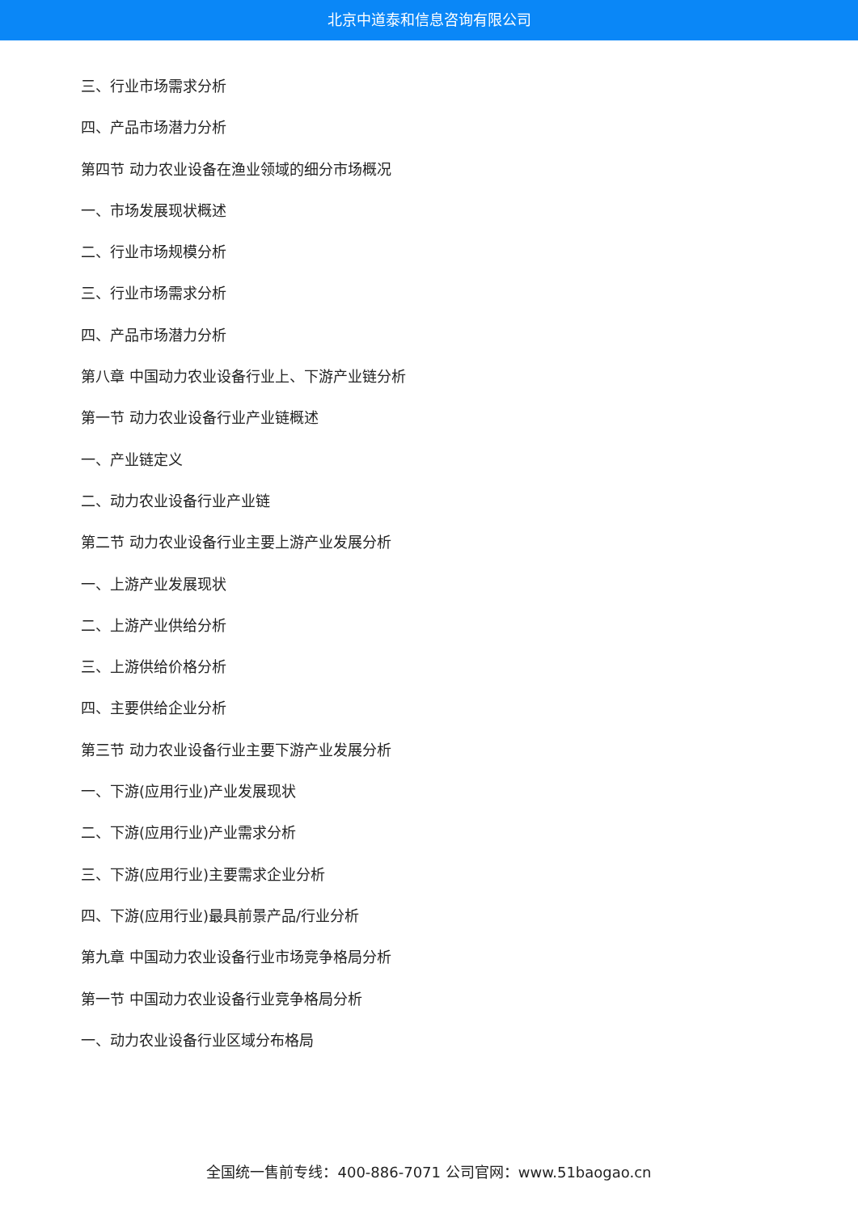北京中道泰和信息咨询有限公司
三、行业市场需求分析
四、产品市场潜力分析
第四节 动力农业设备在渔业领域的细分市场概况
一、市场发展现状概述
二、行业市场规模分析
三、行业市场需求分析
四、产品市场潜力分析
第八章 中国动力农业设备行业上、下游产业链分析
第一节 动力农业设备行业产业链概述
一、产业链定义
二、动力农业设备行业产业链
第二节 动力农业设备行业主要上游产业发展分析
一、上游产业发展现状
二、上游产业供给分析
三、上游供给价格分析
四、主要供给企业分析
第三节 动力农业设备行业主要下游产业发展分析
一、下游(应用行业)产业发展现状
二、下游(应用行业)产业需求分析
三、下游(应用行业)主要需求企业分析
四、下游(应用行业)最具前景产品/行业分析
第九章 中国动力农业设备行业市场竞争格局分析
第一节 中国动力农业设备行业竞争格局分析
一、动力农业设备行业区域分布格局
全国统一售前专线：400-886-7071 公司官网：www.51baogao.cn